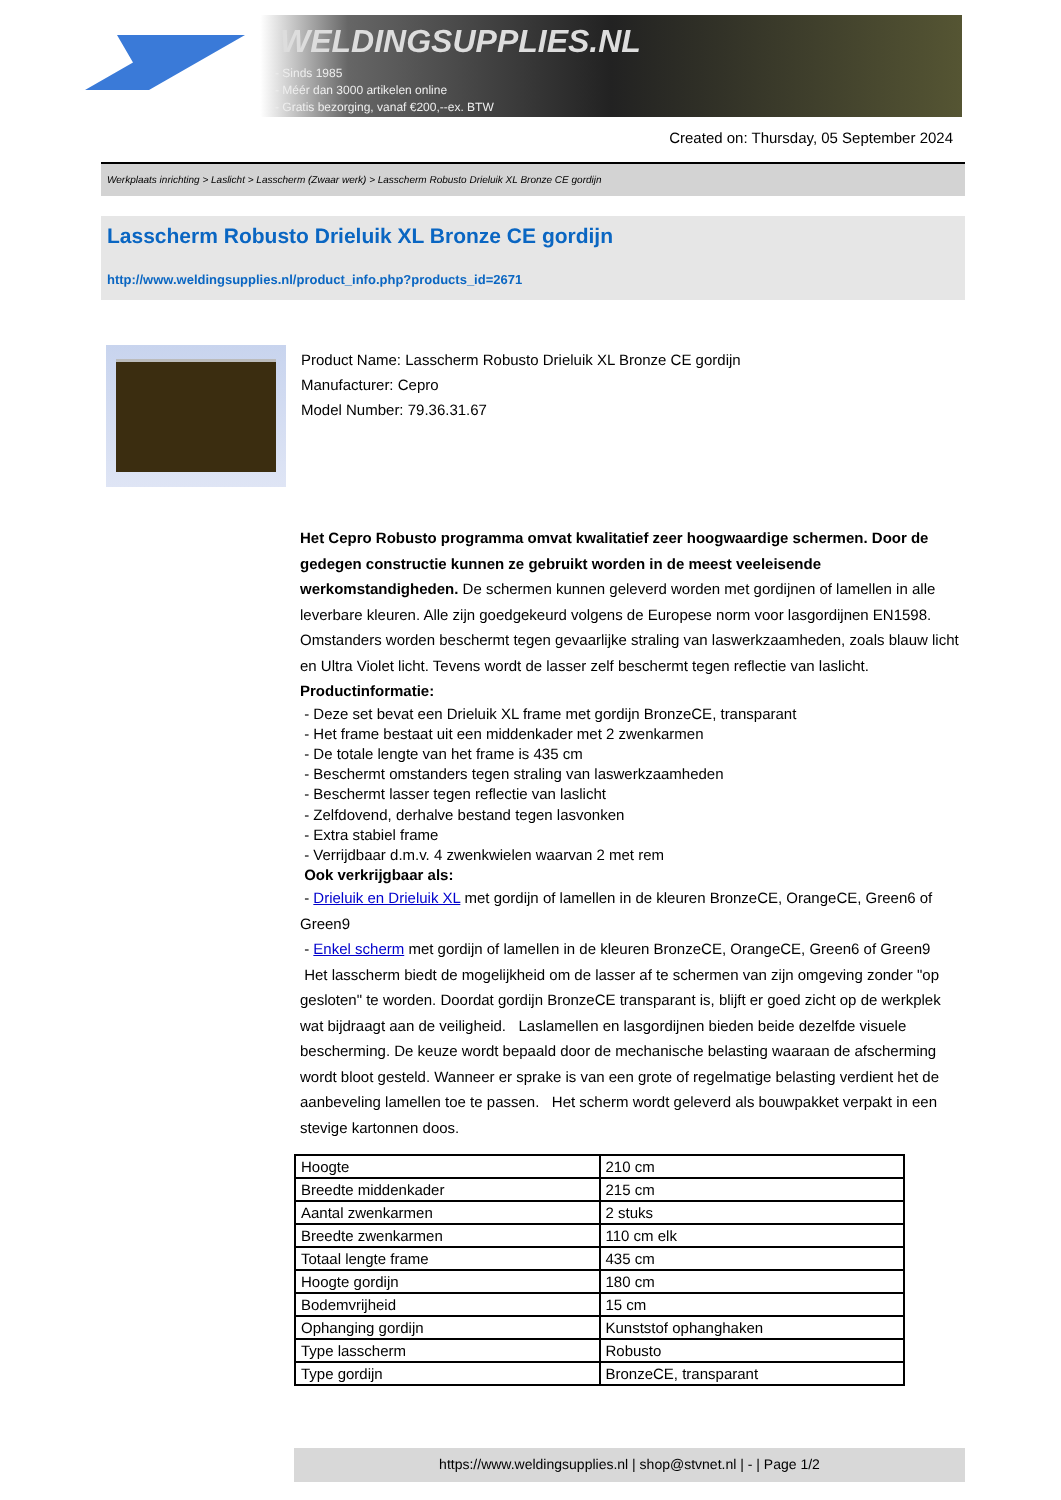WELDINGSUPPLIES.NL
- Sinds 1985
- Méér dan 3000 artikelen online
- Gratis bezorging, vanaf €200,--ex. BTW
Created on: Thursday, 05 September 2024
Werkplaats inrichting > Laslicht > Lasscherm (Zwaar werk) > Lasscherm Robusto Drieluik XL Bronze CE gordijn
Lasscherm Robusto Drieluik XL Bronze CE gordijn
http://www.weldingsupplies.nl/product_info.php?products_id=2671
Product Name: Lasscherm Robusto Drieluik XL Bronze CE gordijn
Manufacturer: Cepro
Model Number: 79.36.31.67
Het Cepro Robusto programma omvat kwalitatief zeer hoogwaardige schermen. Door de gedegen constructie kunnen ze gebruikt worden in de meest veeleisende werkomstandigheden. De schermen kunnen geleverd worden met gordijnen of lamellen in alle leverbare kleuren. Alle zijn goedgekeurd volgens de Europese norm voor lasgordijnen EN1598. Omstanders worden beschermt tegen gevaarlijke straling van laswerkzaamheden, zoals blauw licht en Ultra Violet licht. Tevens wordt de lasser zelf beschermt tegen reflectie van laslicht. Productinformatie:
- Deze set bevat een Drieluik XL frame met gordijn BronzeCE, transparant
- Het frame bestaat uit een middenkader met 2 zwenkarmen
- De totale lengte van het frame is 435 cm
- Beschermt omstanders tegen straling van laswerkzaamheden
- Beschermt lasser tegen reflectie van laslicht
- Zelfdovend, derhalve bestand tegen lasvonken
- Extra stabiel frame
- Verrijdbaar d.m.v. 4 zwenkwielen waarvan 2 met rem
Ook verkrijgbaar als:
- Drieluik en Drieluik XL met gordijn of lamellen in de kleuren BronzeCE, OrangeCE, Green6 of Green9
- Enkel scherm met gordijn of lamellen in de kleuren BronzeCE, OrangeCE, Green6 of Green9
Het lasscherm biedt de mogelijkheid om de lasser af te schermen van zijn omgeving zonder "op gesloten" te worden. Doordat gordijn BronzeCE transparant is, blijft er goed zicht op de werkplek wat bijdraagt aan de veiligheid. Laslamellen en lasgordijnen bieden beide dezelfde visuele bescherming. De keuze wordt bepaald door de mechanische belasting waaraan de afscherming wordt bloot gesteld. Wanneer er sprake is van een grote of regelmatige belasting verdient het de aanbeveling lamellen toe te passen. Het scherm wordt geleverd als bouwpakket verpakt in een stevige kartonnen doos.
| Hoogte | 210 cm |
| Breedte middenkader | 215 cm |
| Aantal zwenkarmen | 2 stuks |
| Breedte zwenkarmen | 110 cm elk |
| Totaal lengte frame | 435 cm |
| Hoogte gordijn | 180 cm |
| Bodemvrijheid | 15 cm |
| Ophanging gordijn | Kunststof ophanghaken |
| Type lasscherm | Robusto |
| Type gordijn | BronzeCE, transparant |
https://www.weldingsupplies.nl | shop@stvnet.nl | - | Page 1/2